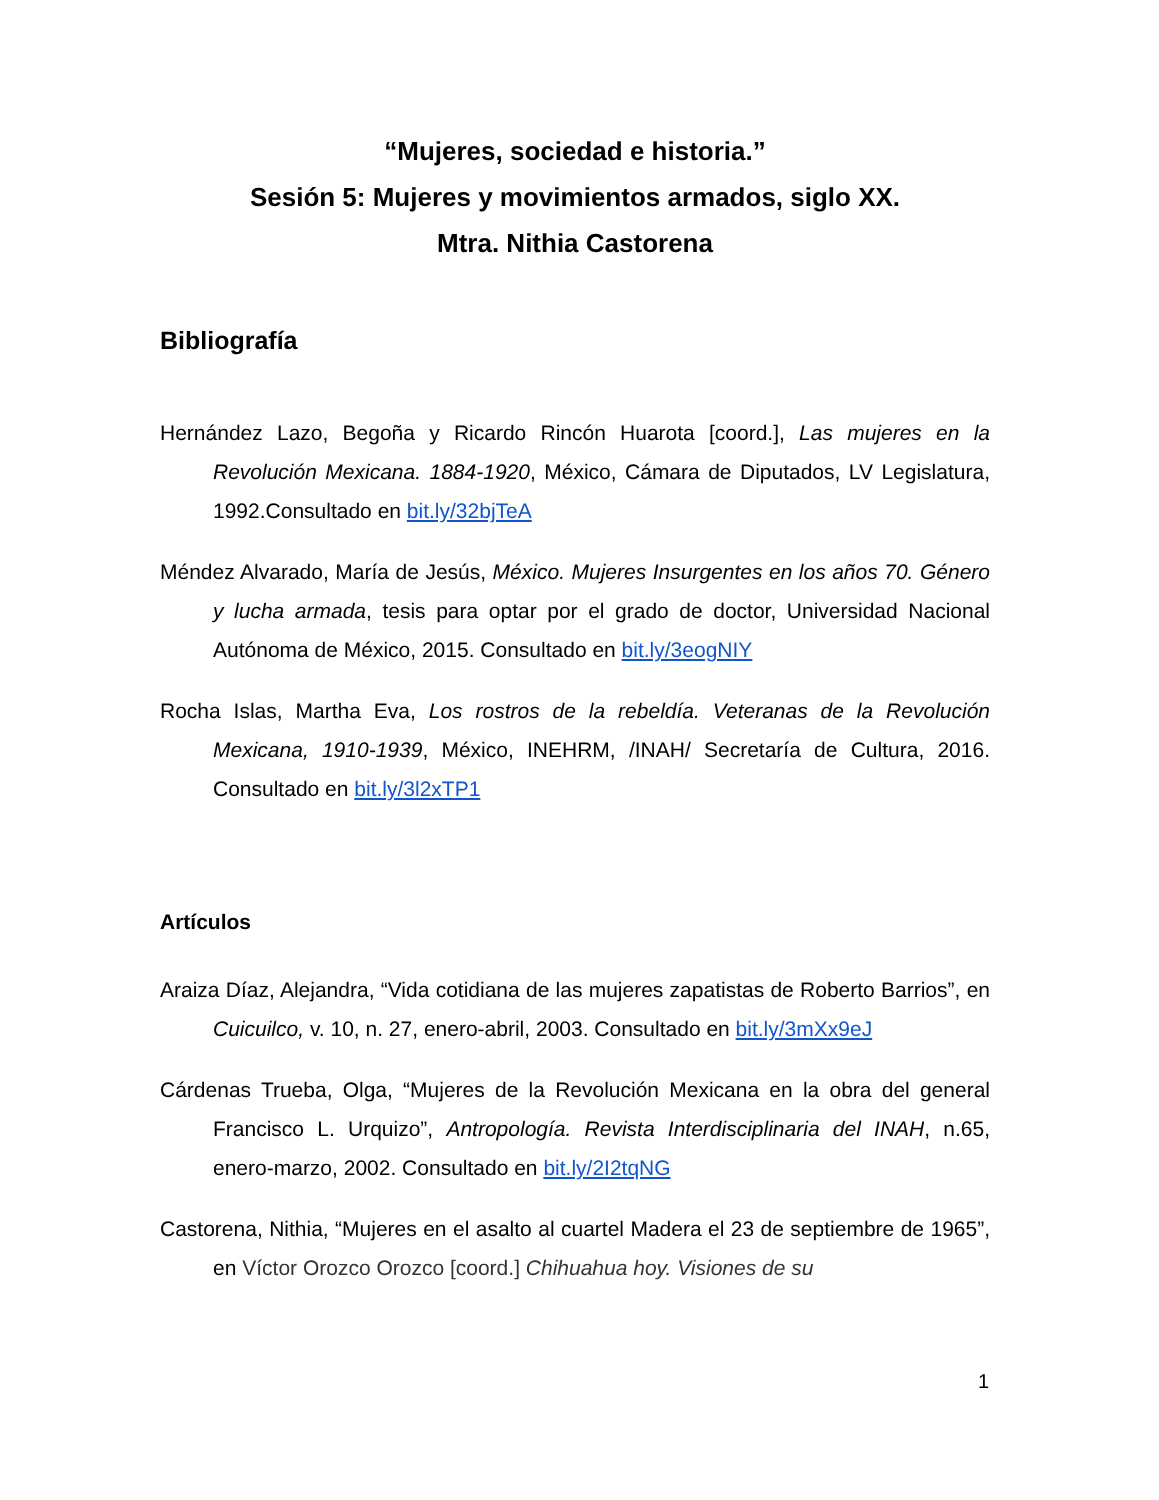“Mujeres, sociedad e historia.”
Sesión 5: Mujeres y movimientos armados, siglo XX.
Mtra. Nithia Castorena
Bibliografía
Hernández Lazo, Begoña y Ricardo Rincón Huarota [coord.], Las mujeres en la Revolución Mexicana. 1884-1920, México, Cámara de Diputados, LV Legislatura, 1992.Consultado en bit.ly/32bjTeA
Méndez Alvarado, María de Jesús, México. Mujeres Insurgentes en los años 70. Género y lucha armada, tesis para optar por el grado de doctor, Universidad Nacional Autónoma de México, 2015. Consultado en bit.ly/3eogNIY
Rocha Islas, Martha Eva, Los rostros de la rebeldía. Veteranas de la Revolución Mexicana, 1910-1939, México, INEHRM, /INAH/ Secretaría de Cultura, 2016. Consultado en bit.ly/3l2xTP1
Artículos
Araiza Díaz, Alejandra, “Vida cotidiana de las mujeres zapatistas de Roberto Barrios”, en Cuicuilco, v. 10, n. 27, enero-abril, 2003. Consultado en bit.ly/3mXx9eJ
Cárdenas Trueba, Olga, “Mujeres de la Revolución Mexicana en la obra del general Francisco L. Urquizo”, Antropología. Revista Interdisciplinaria del INAH, n.65, enero-marzo, 2002. Consultado en bit.ly/2I2tqNG
Castorena, Nithia, “Mujeres en el asalto al cuartel Madera el 23 de septiembre de 1965”, en Víctor Orozco Orozco [coord.] Chihuahua hoy. Visiones de su
1